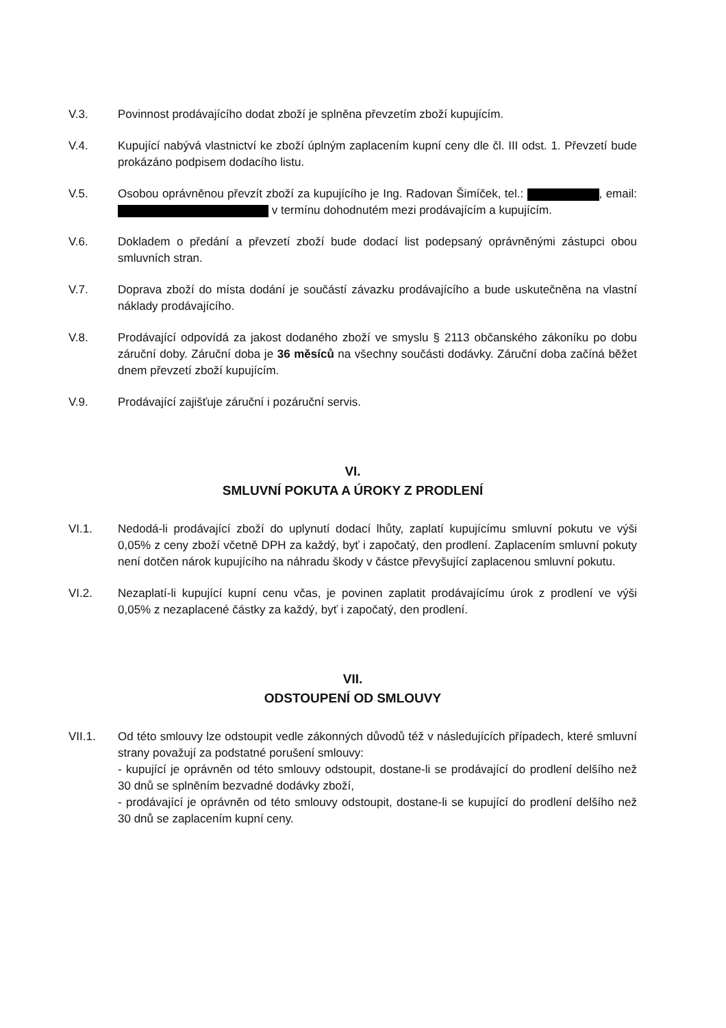V.3. Povinnost prodávajícího dodat zboží je splněna převzetím zboží kupujícím.
V.4. Kupující nabývá vlastnictví ke zboží úplným zaplacením kupní ceny dle čl. III odst. 1. Převzetí bude prokázáno podpisem dodacího listu.
V.5. Osobou oprávněnou převzít zboží za kupujícího je Ing. Radovan Šimíček, tel.: , email: v termínu dohodnutém mezi prodávajícím a kupujícím.
V.6. Dokladem o předání a převzetí zboží bude dodací list podepsaný oprávněnými zástupci obou smluvních stran.
V.7. Doprava zboží do místa dodání je součástí závazku prodávajícího a bude uskutečněna na vlastní náklady prodávajícího.
V.8. Prodávající odpovídá za jakost dodaného zboží ve smyslu § 2113 občanského zákoníku po dobu záruční doby. Záruční doba je 36 měsíců na všechny součásti dodávky. Záruční doba začíná běžet dnem převzetí zboží kupujícím.
V.9. Prodávající zajišťuje záruční i pozáruční servis.
VI.
SMLUVNÍ POKUTA A ÚROKY Z PRODLENÍ
VI.1. Nedodá-li prodávající zboží do uplynutí dodací lhůty, zaplatí kupujícímu smluvní pokutu ve výši 0,05% z ceny zboží včetně DPH za každý, byť i započatý, den prodlení. Zaplacením smluvní pokuty není dotčen nárok kupujícího na náhradu škody v částce převyšující zaplacenou smluvní pokutu.
VI.2. Nezaplatí-li kupující kupní cenu včas, je povinen zaplatit prodávajícímu úrok z prodlení ve výši 0,05% z nezaplacené částky za každý, byť i započatý, den prodlení.
VII.
ODSTOUPENÍ OD SMLOUVY
VII.1. Od této smlouvy lze odstoupit vedle zákonných důvodů též v následujících případech, které smluvní strany považují za podstatné porušení smlouvy:
- kupující je oprávněn od této smlouvy odstoupit, dostane-li se prodávající do prodlení delšího než 30 dnů se splněním bezvadné dodávky zboží,
- prodávající je oprávněn od této smlouvy odstoupit, dostane-li se kupující do prodlení delšího než 30 dnů se zaplacením kupní ceny.